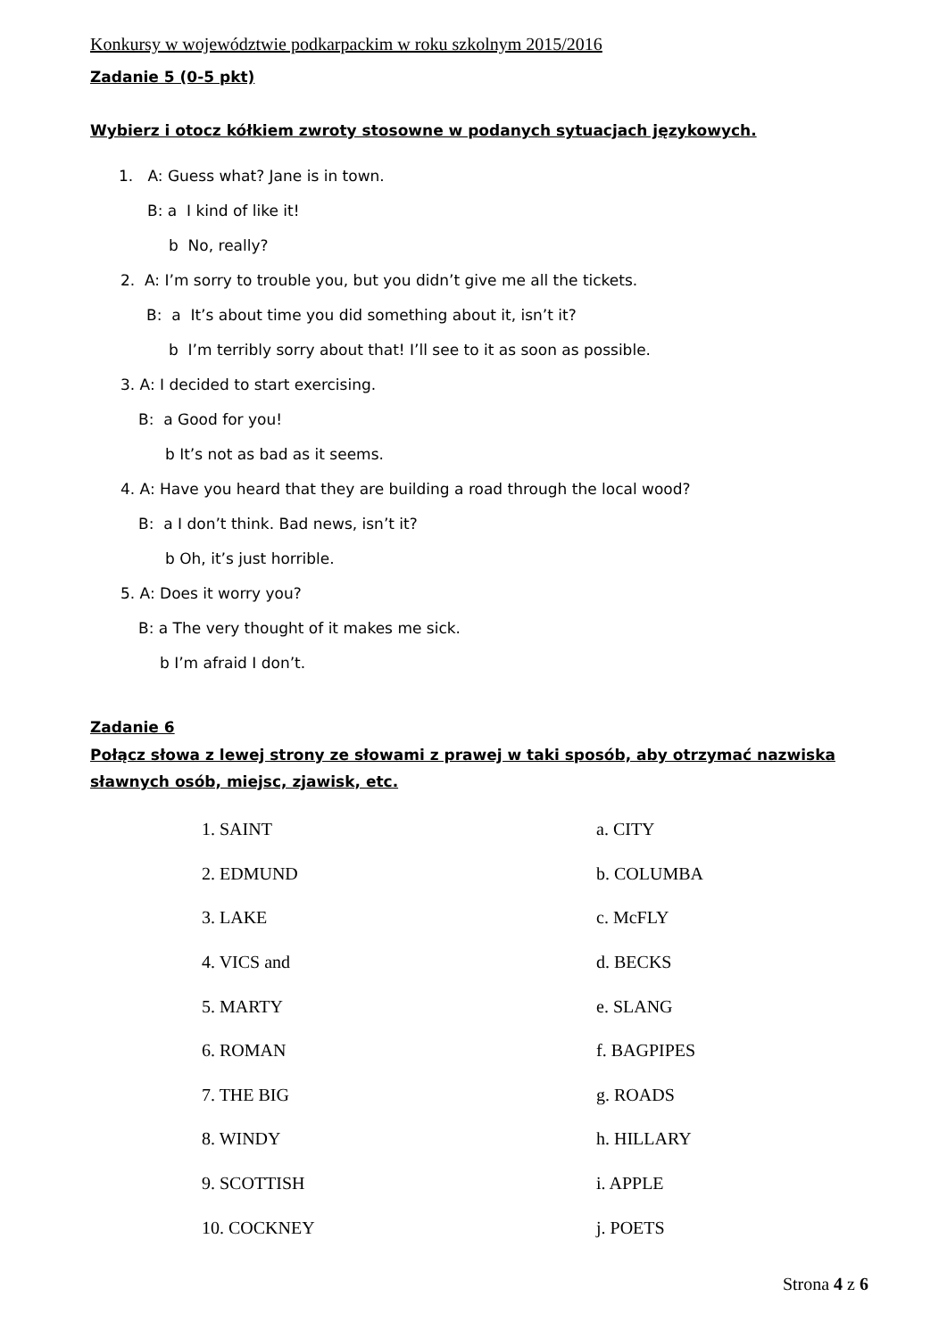Konkursy w województwie podkarpackim w roku szkolnym 2015/2016
Zadanie 5 (0-5 pkt)
Wybierz i otocz kółkiem zwroty stosowne w podanych sytuacjach językowych.
1. A: Guess what? Jane is in town.
B: a I kind of like it!
b No, really?
2. A: I’m sorry to trouble you, but you didn’t give me all the tickets.
B: a It’s about time you did something about it, isn’t it?
b I’m terribly sorry about that! I’ll see to it as soon as possible.
3. A: I decided to start exercising.
B: a Good for you!
b It’s not as bad as it seems.
4. A: Have you heard that they are building a road through the local wood?
B: a I don’t think. Bad news, isn’t it?
b Oh, it’s just horrible.
5. A: Does it worry you?
B: a The very thought of it makes me sick.
b I’m afraid I don’t.
Zadanie 6
Połącz słowa z lewej strony ze słowami z prawej w taki sposób, aby otrzymać nazwiska sławnych osób, miejsc, zjawisk, etc.
| 1. SAINT | a. CITY |
| 2. EDMUND | b. COLUMBA |
| 3. LAKE | c. McFLY |
| 4. VICS and | d. BECKS |
| 5. MARTY | e. SLANG |
| 6. ROMAN | f. BAGPIPES |
| 7. THE BIG | g. ROADS |
| 8. WINDY | h. HILLARY |
| 9. SCOTTISH | i. APPLE |
| 10. COCKNEY | j. POETS |
Strona 4 z 6